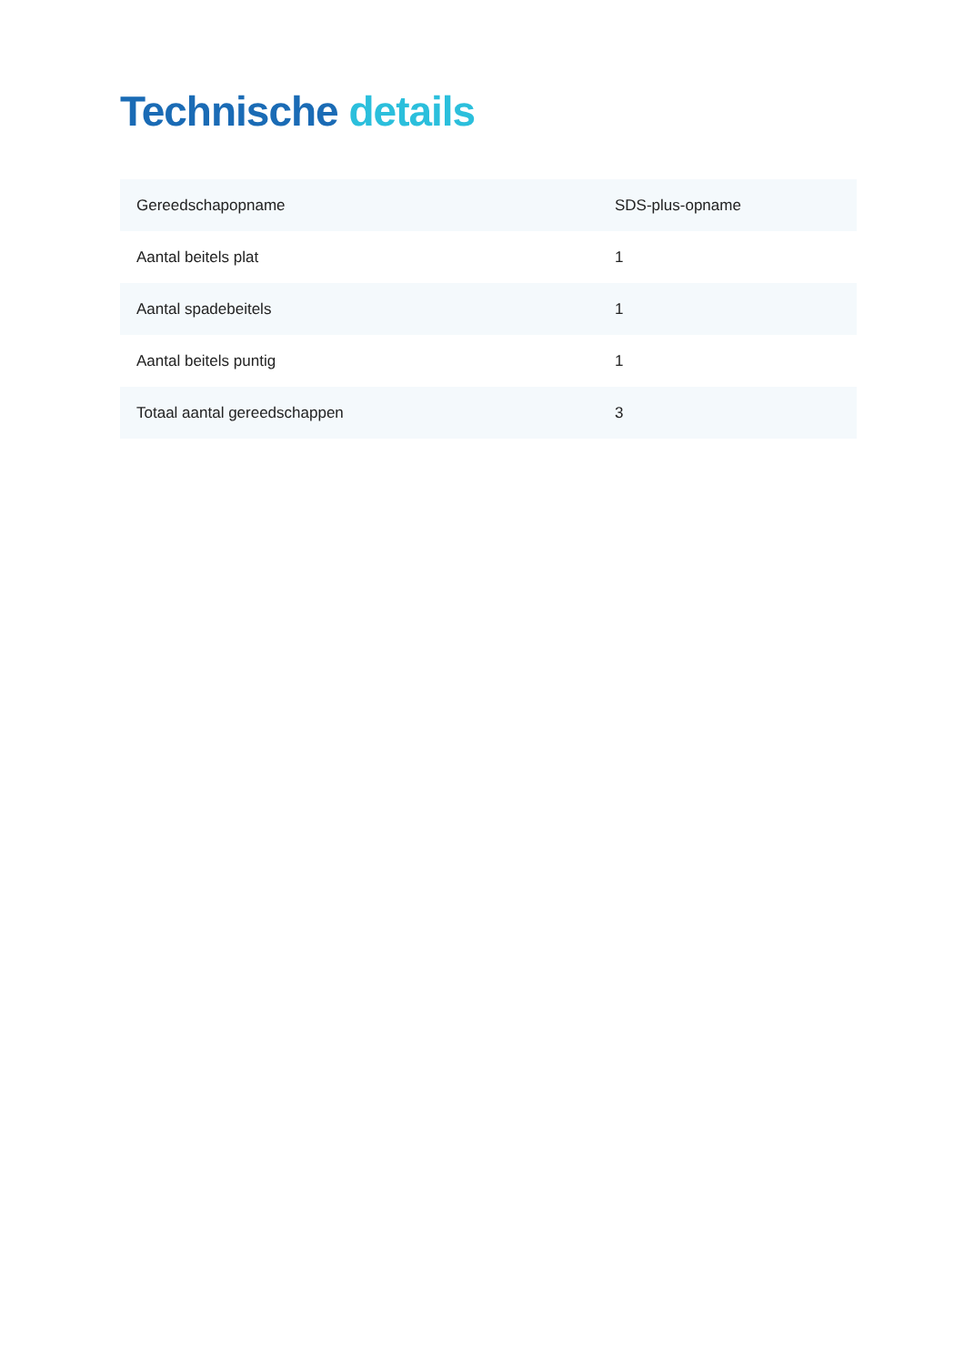Technische details
| Gereedschapopname | SDS-plus-opname |
| Aantal beitels plat | 1 |
| Aantal spadebeitels | 1 |
| Aantal beitels puntig | 1 |
| Totaal aantal gereedschappen | 3 |